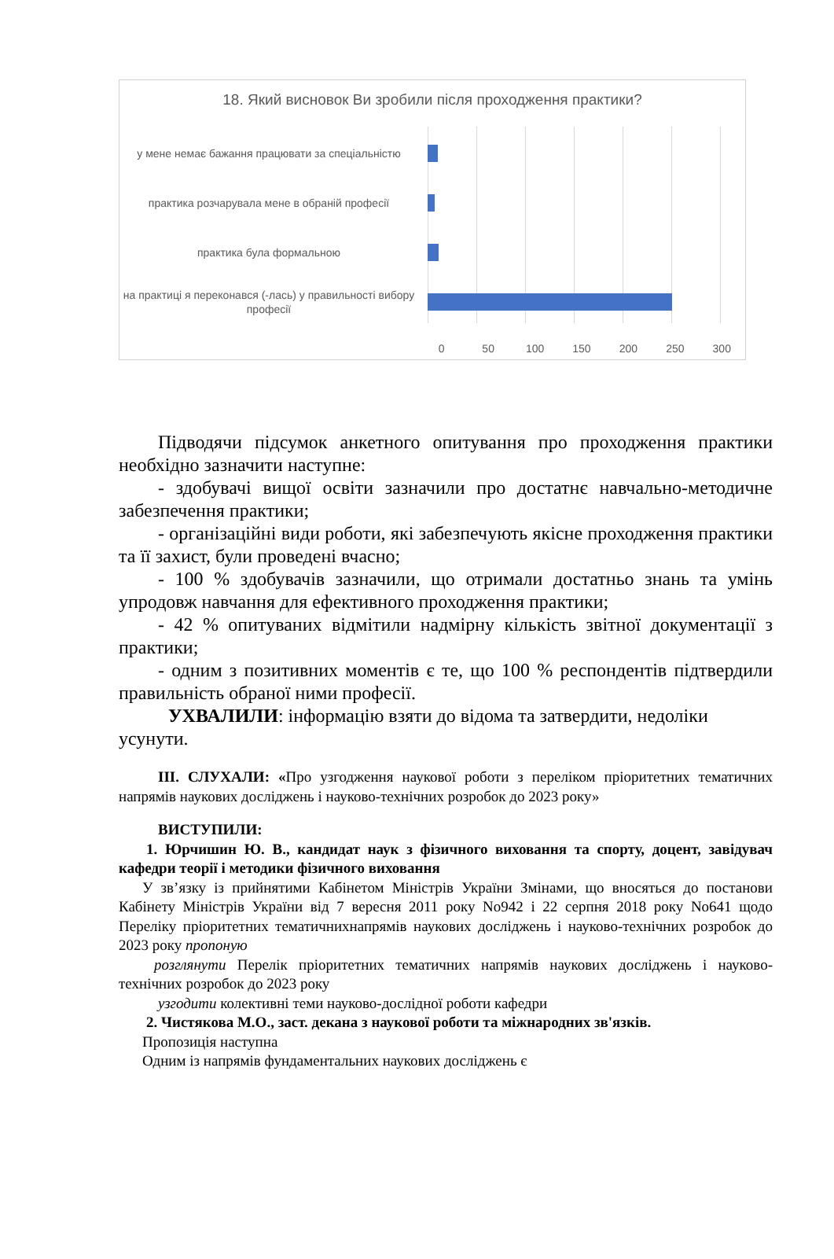18. Який висновок Ви зробили після проходження практики?
у мене немає бажання працювати за спеціальністю
практика розчарувала мене в обраній професії
практика була формальною
на практиці я переконався (-лась) у правильності вибору професії
0 50 100 150 200 250 300
Підводячи підсумок анкетного опитування про проходження практики необхідно зазначити наступне:
- здобувачі вищої освіти зазначили про достатнє навчально-методичне забезпечення практики;
- організаційні види роботи, які забезпечують якісне проходження практики та її захист, були проведені вчасно;
- 100 % здобувачів зазначили, що отримали достатньо знань та умінь упродовж навчання для ефективного проходження практики;
- 42 % опитуваних відмітили надмірну кількість звітної документації з практики;
- одним з позитивних моментів є те, що 100 % респондентів підтвердили правильність обраної ними професії.
УХВАЛИЛИ: інформацію взяти до відома та затвердити, недоліки усунути.
ІІІ. СЛУХАЛИ: «Про узгодження наукової роботи з переліком пріоритетних тематичних напрямів наукових досліджень і науково-технічних розробок до 2023 року»
ВИСТУПИЛИ:
1. Юрчишин Ю. В., кандидат наук з фізичного виховання та спорту, доцент, завідувач кафедри теорії і методики фізичного виховання
У зв’язку із прийнятими Кабінетом Міністрів України Змінами, що вносяться до постанови Кабінету Міністрів України від 7 вересня 2011 року No942 і 22 серпня 2018 року No641 щодо Переліку пріоритетних тематичнихнапрямів наукових досліджень і науково-технічних розробок до 2023 року пропоную
розглянути Перелік пріоритетних тематичних напрямів наукових досліджень і науково-технічних розробок до 2023 року
узгодити колективні теми науково-дослідної роботи кафедри
2. Чистякова М.О., заст. декана з наукової роботи та міжнародних зв'язків.
Пропозиція наступна
Одним із напрямів фундаментальних наукових досліджень є